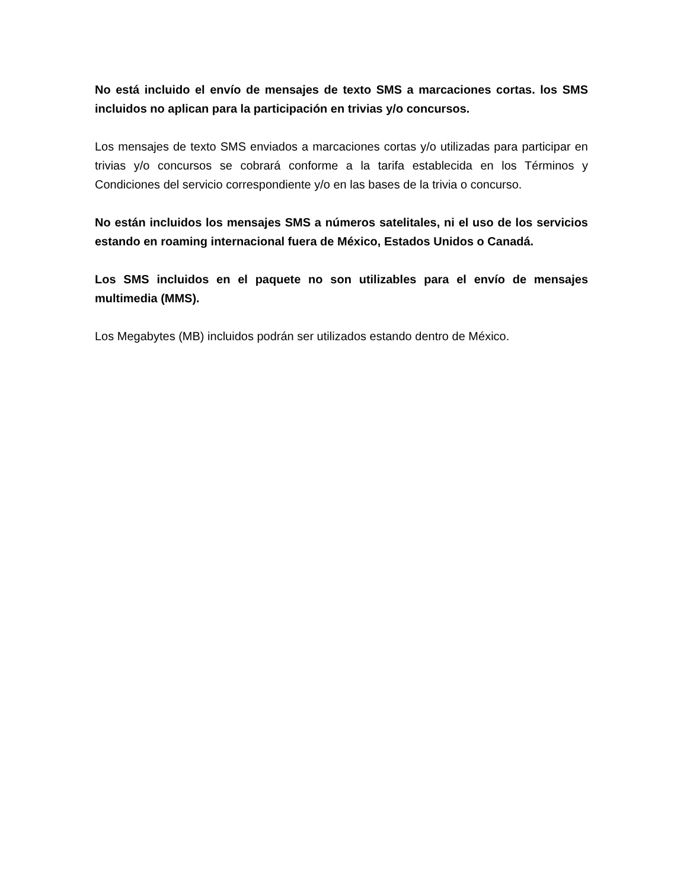No está incluido el envío de mensajes de texto SMS a marcaciones cortas. los SMS incluidos no aplican para la participación en trivias y/o concursos.
Los mensajes de texto SMS enviados a marcaciones cortas y/o utilizadas para participar en trivias y/o concursos se cobrará conforme a la tarifa establecida en los Términos y Condiciones del servicio correspondiente y/o en las bases de la trivia o concurso.
No están incluidos los mensajes SMS a números satelitales, ni el uso de los servicios estando en roaming internacional fuera de México, Estados Unidos o Canadá.
Los SMS incluidos en el paquete no son utilizables para el envío de mensajes multimedia (MMS).
Los Megabytes (MB) incluidos podrán ser utilizados estando dentro de México.